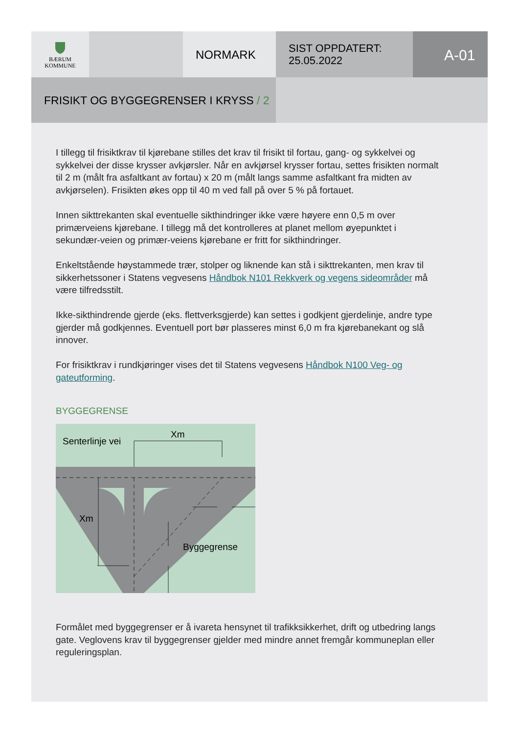BÆRUM
KOMMUNE
NORMARK
SIST OPPDATERT:
25.05.2022
A-01
FRISIKT OG BYGGEGRENSER I KRYSS / 2
I tillegg til frisiktkrav til kjørebane stilles det krav til frisikt til fortau, gang- og sykkelvei og sykkelvei der disse krysser avkjørsler. Når en avkjørsel krysser fortau, settes frisikten normalt til 2 m (målt fra asfaltkant av fortau) x 20 m (målt langs samme asfaltkant fra midten av avkjørselen). Frisikten økes opp til 40 m ved fall på over 5 % på fortauet.
Innen sikttrekanten skal eventuelle sikthindringer ikke være høyere enn 0,5 m over primærveiens kjørebane. I tillegg må det kontrolleres at planet mellom øyepunktet i sekundær-veien og primær-veiens kjørebane er fritt for sikthindringer.
Enkeltstående høystammede trær, stolper og liknende kan stå i sikttrekanten, men krav til sikkerhetssoner i Statens vegvesens Håndbok N101 Rekkverk og vegens sideområder må være tilfredsstilt.
Ikke-sikthindrende gjerde (eks. flettverksgjerde) kan settes i godkjent gjerdelinje, andre type gjerder må godkjennes. Eventuell port bør plasseres minst 6,0 m fra kjørebanekant og slå innover.
For frisiktkrav i rundkjøringer vises det til Statens vegvesens Håndbok N100 Veg- og gateutforming.
BYGGEGRENSE
Senterlinje vei
Xm
Xm
Byggegrense
Formålet med byggegrenser er å ivareta hensynet til trafikksikkerhet, drift og utbedring langs gate. Veglovens krav til byggegrenser gjelder med mindre annet fremgår kommuneplan eller reguleringsplan.